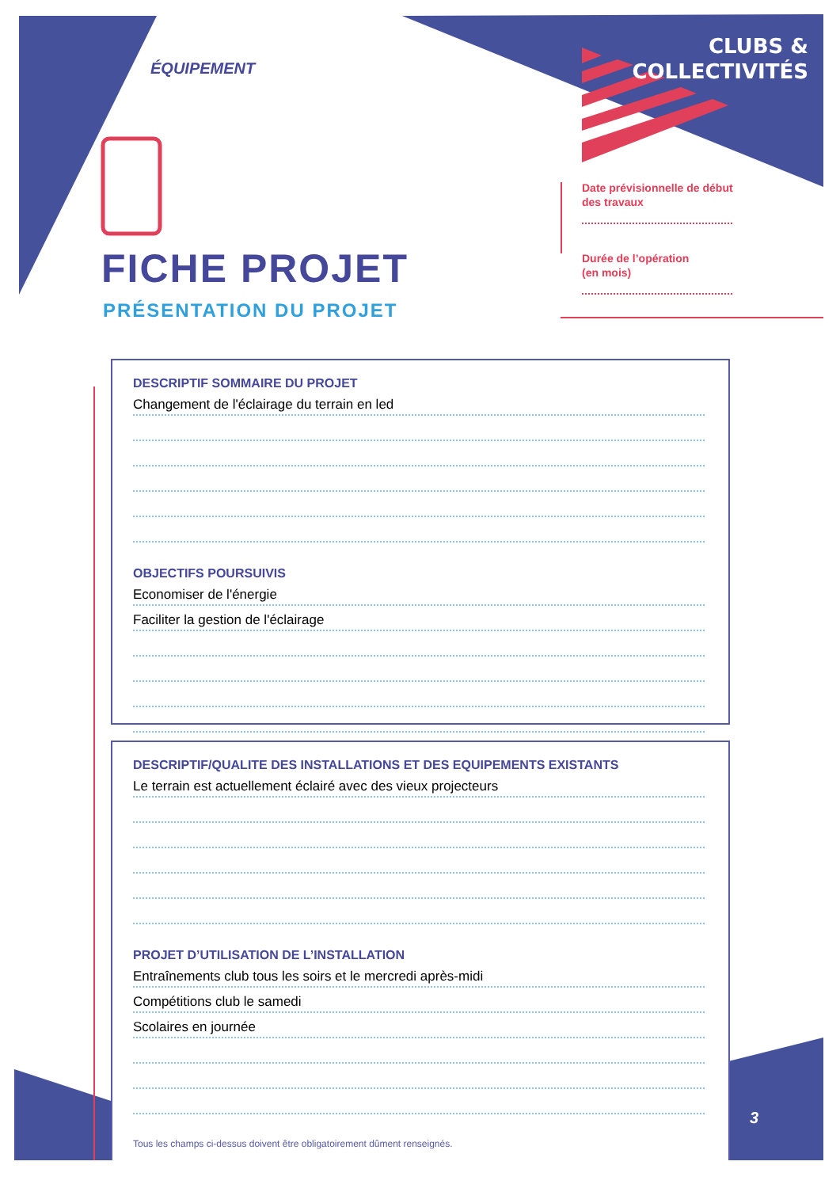ÉQUIPEMENT
CLUBS &
COLLECTIVITÉS
FICHE PROJET
PRÉSENTATION DU PROJET
Date prévisionnelle de début
des travaux
Durée de l’opération
(en mois)
DESCRIPTIF SOMMAIRE DU PROJET
Changement de l'éclairage du terrain en led
OBJECTIFS POURSUIVIS
Economiser de l'énergie
Faciliter la gestion de l'éclairage
DESCRIPTIF/QUALITE DES INSTALLATIONS ET DES EQUIPEMENTS EXISTANTS
Le terrain est actuellement éclairé avec des vieux projecteurs
PROJET D’UTILISATION DE L’INSTALLATION
Entraînements club tous les soirs et le mercredi après-midi
Compétitions club le samedi
Scolaires en journée
Tous les champs ci-dessus doivent être obligatoirement dûment renseignés.
3